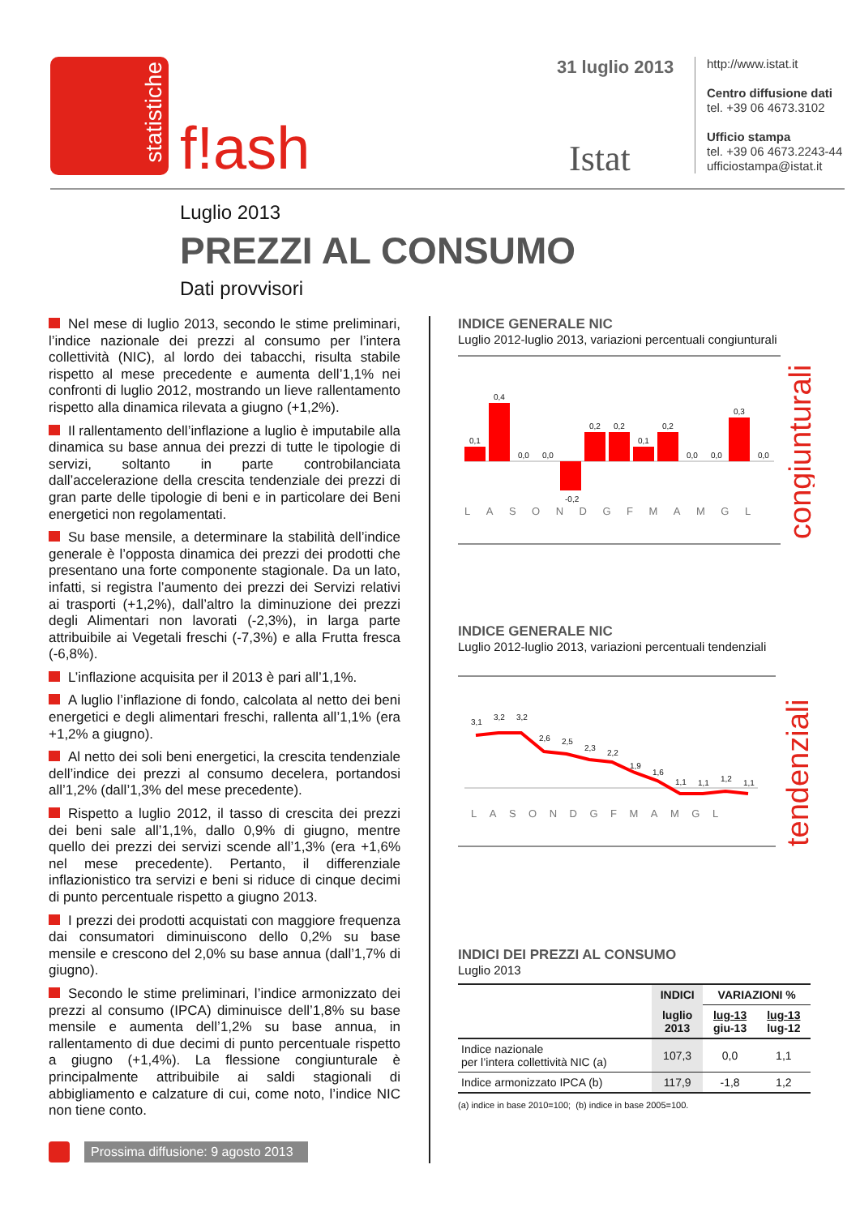statistiche
f!ash
31 luglio 2013
Istat
http://www.istat.it
Centro diffusione dati
tel. +39 06 4673.3102
Ufficio stampa
tel. +39 06 4673.2243-44
ufficiostampa@istat.it
Luglio 2013
PREZZI AL CONSUMO
Dati provvisori
Nel mese di luglio 2013, secondo le stime preliminari, l’indice nazionale dei prezzi al consumo per l’intera collettività (NIC), al lordo dei tabacchi, risulta stabile rispetto al mese precedente e aumenta dell’1,1% nei confronti di luglio 2012, mostrando un lieve rallentamento rispetto alla dinamica rilevata a giugno (+1,2%).
Il rallentamento dell’inflazione a luglio è imputabile alla dinamica su base annua dei prezzi di tutte le tipologie di servizi, soltanto in parte controbilanciata dall’accelerazione della crescita tendenziale dei prezzi di gran parte delle tipologie di beni e in particolare dei Beni energetici non regolamentati.
Su base mensile, a determinare la stabilità dell’indice generale è l’opposta dinamica dei prezzi dei prodotti che presentano una forte componente stagionale. Da un lato, infatti, si registra l’aumento dei prezzi dei Servizi relativi ai trasporti (+1,2%), dall’altro la diminuzione dei prezzi degli Alimentari non lavorati (-2,3%), in larga parte attribuibile ai Vegetali freschi (-7,3%) e alla Frutta fresca (-6,8%).
L’inflazione acquisita per il 2013 è pari all’1,1%.
A luglio l’inflazione di fondo, calcolata al netto dei beni energetici e degli alimentari freschi, rallenta all’1,1% (era +1,2% a giugno).
Al netto dei soli beni energetici, la crescita tendenziale dell’indice dei prezzi al consumo decelera, portandosi all’1,2% (dall’1,3% del mese precedente).
Rispetto a luglio 2012, il tasso di crescita dei prezzi dei beni sale all’1,1%, dallo 0,9% di giugno, mentre quello dei prezzi dei servizi scende all’1,3% (era +1,6% nel mese precedente). Pertanto, il differenziale inflazionistico tra servizi e beni si riduce di cinque decimi di punto percentuale rispetto a giugno 2013.
I prezzi dei prodotti acquistati con maggiore frequenza dai consumatori diminuiscono dello 0,2% su base mensile e crescono del 2,0% su base annua (dall’1,7% di giugno).
Secondo le stime preliminari, l’indice armonizzato dei prezzi al consumo (IPCA) diminuisce dell’1,8% su base mensile e aumenta dell’1,2% su base annua, in rallentamento di due decimi di punto percentuale rispetto a giugno (+1,4%). La flessione congiunturale è principalmente attribuibile ai saldi stagionali di abbigliamento e calzature di cui, come noto, l’indice NIC non tiene conto.
Prossima diffusione: 9 agosto 2013
INDICE GENERALE NIC
Luglio 2012-luglio 2013, variazioni percentuali congiunturali
0,1
0,4
0,0
0,0
-0,2
0,2
0,2
0,1
0,2
0,0
0,0
0,3
0,0
LASONDGFMAMGL
congiunturali
INDICE GENERALE NIC
Luglio 2012-luglio 2013, variazioni percentuali tendenziali
3,1
3,2
3,2
2,6
2,5
2,3
2,2
1,9
1,6
1,1
1,1
1,2
1,1
LASONDGFMAMGL
tendenziali
INDICI DEI PREZZI AL CONSUMO
Luglio 2013
| | INDICI | VARIAZIONI % | |
| --- | --- | --- | --- |
| | luglio 2013 | lug-13 giu-13 | lug-13 lug-12 |
| Indice nazionale per l’intera collettività NIC (a) | 107,3 | 0,0 | 1,1 |
| Indice armonizzato IPCA (b) | 117,9 | -1,8 | 1,2 |
(a) indice in base 2010=100; (b) indice in base 2005=100.